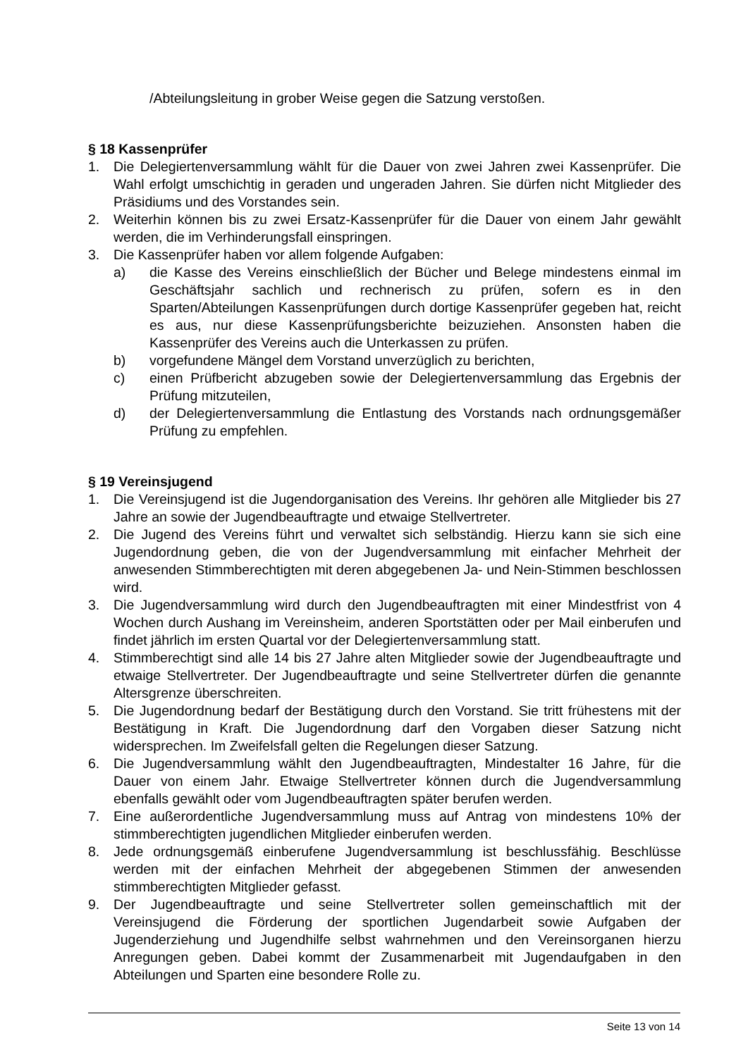/Abteilungsleitung in grober Weise gegen die Satzung verstoßen.
§ 18 Kassenprüfer
1. Die Delegiertenversammlung wählt für die Dauer von zwei Jahren zwei Kassenprüfer. Die Wahl erfolgt umschichtig in geraden und ungeraden Jahren. Sie dürfen nicht Mitglieder des Präsidiums und des Vorstandes sein.
2. Weiterhin können bis zu zwei Ersatz-Kassenprüfer für die Dauer von einem Jahr gewählt werden, die im Verhinderungsfall einspringen.
3. Die Kassenprüfer haben vor allem folgende Aufgaben:
a) die Kasse des Vereins einschließlich der Bücher und Belege mindestens einmal im Geschäftsjahr sachlich und rechnerisch zu prüfen, sofern es in den Sparten/Abteilungen Kassenprüfungen durch dortige Kassenprüfer gegeben hat, reicht es aus, nur diese Kassenprüfungsberichte beizuziehen. Ansonsten haben die Kassenprüfer des Vereins auch die Unterkassen zu prüfen.
b) vorgefundene Mängel dem Vorstand unverzüglich zu berichten,
c) einen Prüfbericht abzugeben sowie der Delegiertenversammlung das Ergebnis der Prüfung mitzuteilen,
d) der Delegiertenversammlung die Entlastung des Vorstands nach ordnungsgemäßer Prüfung zu empfehlen.
§ 19 Vereinsjugend
1. Die Vereinsjugend ist die Jugendorganisation des Vereins. Ihr gehören alle Mitglieder bis 27 Jahre an sowie der Jugendbeauftragte und etwaige Stellvertreter.
2. Die Jugend des Vereins führt und verwaltet sich selbständig. Hierzu kann sie sich eine Jugendordnung geben, die von der Jugendversammlung mit einfacher Mehrheit der anwesenden Stimmberechtigten mit deren abgegebenen Ja- und Nein-Stimmen beschlossen wird.
3. Die Jugendversammlung wird durch den Jugendbeauftragten mit einer Mindestfrist von 4 Wochen durch Aushang im Vereinsheim, anderen Sportstätten oder per Mail einberufen und findet jährlich im ersten Quartal vor der Delegiertenversammlung statt.
4. Stimmberechtigt sind alle 14 bis 27 Jahre alten Mitglieder sowie der Jugendbeauftragte und etwaige Stellvertreter. Der Jugendbeauftragte und seine Stellvertreter dürfen die genannte Altersgrenze überschreiten.
5. Die Jugendordnung bedarf der Bestätigung durch den Vorstand. Sie tritt frühestens mit der Bestätigung in Kraft. Die Jugendordnung darf den Vorgaben dieser Satzung nicht widersprechen. Im Zweifelsfall gelten die Regelungen dieser Satzung.
6. Die Jugendversammlung wählt den Jugendbeauftragten, Mindestalter 16 Jahre, für die Dauer von einem Jahr. Etwaige Stellvertreter können durch die Jugendversammlung ebenfalls gewählt oder vom Jugendbeauftragten später berufen werden.
7. Eine außerordentliche Jugendversammlung muss auf Antrag von mindestens 10% der stimmberechtigten jugendlichen Mitglieder einberufen werden.
8. Jede ordnungsgemäß einberufene Jugendversammlung ist beschlussfähig. Beschlüsse werden mit der einfachen Mehrheit der abgegebenen Stimmen der anwesenden stimmberechtigten Mitglieder gefasst.
9. Der Jugendbeauftragte und seine Stellvertreter sollen gemeinschaftlich mit der Vereinsjugend die Förderung der sportlichen Jugendarbeit sowie Aufgaben der Jugenderziehung und Jugendhilfe selbst wahrnehmen und den Vereinsorganen hierzu Anregungen geben. Dabei kommt der Zusammenarbeit mit Jugendaufgaben in den Abteilungen und Sparten eine besondere Rolle zu.
Seite 13 von 14